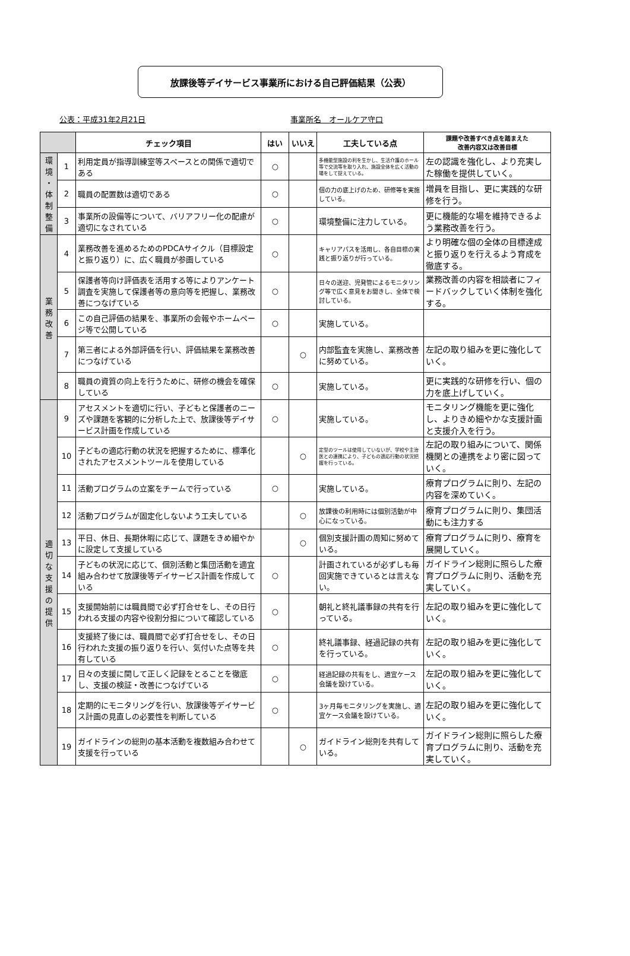放課後等デイサービス事業所における自己評価結果（公表）
公表：平成31年2月21日 事業所名　オールケア守口
| | | チェック項目 | はい | いいえ | 工夫している点 | 課題や改善すべき点を踏まえた 改善内容又は改善目標 |
| --- | --- | --- | --- | --- | --- | --- |
| 環 境 ・ 体 制 整 備 | 1 | 利用定員が指導訓練室等スペースとの関係で適切である | ○ | | 多機能型施設の利を生かし、生活介護のホール等で交流等を取り入れ、施設全体を広く活動の場をして捉えている。 | 左の認識を強化し、より充実した稼働を提供していく。 |
| | 2 | 職員の配置数は適切である | ○ | | 個の力の底上げのため、研修等を実施している。 | 増員を目指し、更に実践的な研修を行う。 |
| | 3 | 事業所の設備等について、バリアフリー化の配慮が適切になされている | ○ | | 環境整備に注力している。 | 更に機能的な場を維持できるよう業務改善を行う。 |
| 業 務 改 善 | 4 | 業務改善を進めるためのPDCAサイクル（目標設定と振り返り）に、広く職員が参画している | ○ | | キャリアパスを活用し、各自目標の実践と振り返りが行っている。 | より明確な個の全体の目標達成と振り返りを行えるよう育成を徹底する。 |
| | 5 | 保護者等向け評価表を活用する等によりアンケート調査を実施して保護者等の意向等を把握し、業務改善につなげている | ○ | | 日々の送迎、児発管によるモニタリング等で広く意見をお聞きし、全体で検討している。 | 業務改善の内容を相談者にフィードバックしていく体制を強化する。 |
| | 6 | この自己評価の結果を、事業所の会報やホームページ等で公開している | ○ | | 実施している。 | |
| | 7 | 第三者による外部評価を行い、評価結果を業務改善につなげている | | ○ | 内部監査を実施し、業務改善に努めている。 | 左記の取り組みを更に強化していく。 |
| | 8 | 職員の資質の向上を行うために、研修の機会を確保している | ○ | | 実施している。 | 更に実践的な研修を行い、個の力を底上げしていく。 |
| 適 切 な 支 援 の 提 供 | 9 | アセスメントを適切に行い、子どもと保護者のニーズや課題を客観的に分析した上で、放課後等デイサービス計画を作成している | ○ | | 実施している。 | モニタリング機能を更に強化し、よりきめ細やかな支援計画と支援介入を行う。 |
| | 10 | 子どもの適応行動の状況を把握するために、標準化されたアセスメントツールを使用している | | ○ | 定型のツールは使用していないが、学校や主治医との連携により、子どもの適応行動の状況把握を行っている。 | 左記の取り組みについて、関係機関との連携をより密に図っていく。 |
| | 11 | 活動プログラムの立案をチームで行っている | ○ | | 実施している。 | 療育プログラムに則り、左記の内容を深めていく。 |
| | 12 | 活動プログラムが固定化しないよう工夫している | | ○ | 放課後の利用時には個別活動が中心になっている。 | 療育プログラムに則り、集団活動にも注力する |
| | 13 | 平日、休日、長期休暇に応じて、課題をきめ細やかに設定して支援している | | ○ | 個別支援計画の周知に努めている。 | 療育プログラムに則り、療育を展開していく。 |
| | 14 | 子どもの状況に応じて、個別活動と集団活動を適宜組み合わせて放課後等デイサービス計画を作成している | ○ | | 計画されているが必ずしも毎回実施できているとは言えない。 | ガイドライン総則に照らした療育プログラムに則り、活動を充実していく。 |
| | 15 | 支援開始前には職員間で必ず打合せをし、その日行われる支援の内容や役割分担について確認している | ○ | | 朝礼と終礼議事録の共有を行っている。 | 左記の取り組みを更に強化していく。 |
| | 16 | 支援終了後には、職員間で必ず打合せをし、その日行われた支援の振り返りを行い、気付いた点等を共有している | ○ | | 終礼議事録、経過記録の共有を行っている。 | 左記の取り組みを更に強化していく。 |
| | 17 | 日々の支援に関して正しく記録をとることを徹底し、支援の検証・改善につなげている | ○ | | 経過記録の共有をし、適宜ケース会議を設けている。 | 左記の取り組みを更に強化していく。 |
| | 18 | 定期的にモニタリングを行い、放課後等デイサービス計画の見直しの必要性を判断している | ○ | | 3ヶ月毎モニタリングを実施し、適宜ケース会議を設けている。 | 左記の取り組みを更に強化していく。 |
| | 19 | ガイドラインの総則の基本活動を複数組み合わせて支援を行っている | | ○ | ガイドライン総則を共有している。 | ガイドライン総則に照らした療育プログラムに則り、活動を充実していく。 |